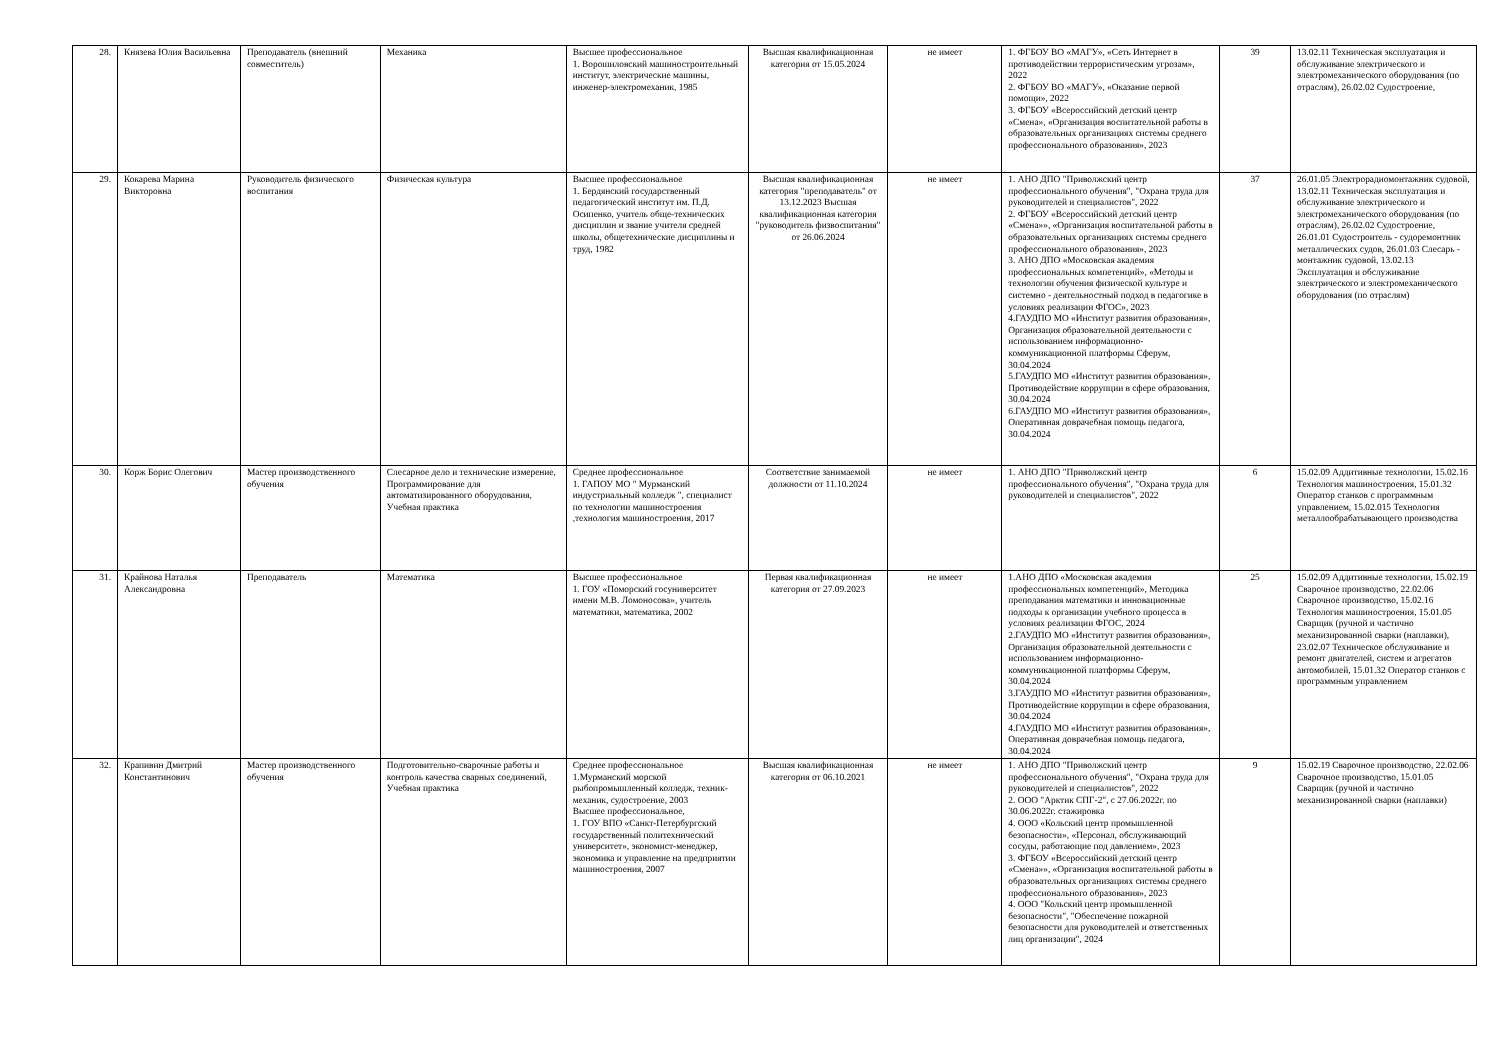| 28. | Князева Юлия Васильевна | Преподаватель (внешний совместитель) | Механика | Высшее профессиональное 1. Ворошиловский машиностроительный институт, электрические машины, инженер-электромеханик, 1985 | Высшая квалификационная категория от 15.05.2024 | не имеет | 1. ФГБОУ ВО «МАГУ», «Сеть Интернет в противодействии террористическим угрозам», 2022 2. ФГБОУ ВО «МАГУ», «Оказание первой помощи», 2022 3. ФГБОУ «Всероссийский детский центр «Смена», «Организация воспитательной работы в образовательных организациях системы среднего профессионального образования», 2023 | 39 | 13.02.11 Техническая эксплуатация и обслуживание электрического и электромеханического оборудования (по отраслям), 26.02.02 Судостроение, |
| 29. | Кокарева Марина Викторовна | Руководитель физического воспитания | Физическая культура | Высшее профессиональное 1. Бердянский государственный педагогический институт им. П.Д. Осипенко, учитель обще-технических дисциплин и звание учителя средней школы, общетехнические дисциплины и труд, 1982 | Высшая квалификационная категория "преподаватель" от 13.12.2023 Высшая квалификационная категория "руководитель физвоспитания" от 26.06.2024 | не имеет | 1. АНО ДПО "Приволжский центр профессионального обучения", "Охрана труда для руководителей и специалистов", 2022 2. ФГБОУ «Всероссийский детский центр «Смена»», «Организация воспитательной работы в образовательных организациях системы среднего профессионального образования», 2023 3. АНО ДПО «Московская академия профессиональных компетенций», «Методы и технологии обучения физической культуре и системно - деятельностный подход в педагогике в условиях реализации ФГОС», 2023 4.ГАУДПО МО «Институт развития образования», Организация образовательной деятельности с использованием информационно-коммуникационной платформы Сферум, 30.04.2024 5.ГАУДПО МО «Институт развития образования», Противодействие коррупции в сфере образования, 30.04.2024 6.ГАУДПО МО «Институт развития образования», Оперативная доврачебная помощь педагога, 30.04.2024 | 37 | 26.01.05 Электрорадиомонтажник судовой, 13.02.11 Техническая эксплуатация и обслуживание электрического и электромеханического оборудования (по отраслям), 26.02.02 Судостроение, 26.01.01 Судостроитель - судоремонтник металлических судов, 26.01.03 Слесарь - монтажник судовой, 13.02.13 Эксплуатация и обслуживание электрического и электромеханического оборудования (по отраслям) |
| 30. | Корж Борис Олегович | Мастер производственного обучения | Слесарное дело и технические измерение, Программирование для автоматизированного оборудования, Учебная практика | Среднее профессиональное 1. ГАПОУ МО " Мурманский индустриальный колледж ", специалист по технологии машиностроения ,технология машиностроения, 2017 | Соответствие занимаемой должности от 11.10.2024 | не имеет | 1. АНО ДПО "Приволжский центр профессионального обучения", "Охрана труда для руководителей и специалистов", 2022 | 6 | 15.02.09 Аддитивные технологии, 15.02.16 Технология машиностроения, 15.01.32 Оператор станков с программным управлением, 15.02.015 Технология металлообрабатывающего производства |
| 31. | Крайнова Наталья Александровна | Преподаватель | Математика | Высшее профессиональное 1. ГОУ «Поморский госуниверситет имени М.В. Ломоносова», учитель математики, математика, 2002 | Первая квалификационная категория от 27.09.2023 | не имеет | 1.АНО ДПО «Московская академия профессиональных компетенций», Методика преподавания математики и инновационные подходы к организации учебного процесса в условиях реализации ФГОС, 2024 2.ГАУДПО МО «Институт развития образования», Организация образовательной деятельности с использованием информационно-коммуникационной платформы Сферум, 30.04.2024 3.ГАУДПО МО «Институт развития образования», Противодействие коррупции в сфере образования, 30.04.2024 4.ГАУДПО МО «Институт развития образования», Оперативная доврачебная помощь педагога, 30.04.2024 | 25 | 15.02.09 Аддитивные технологии, 15.02.19 Сварочное производство, 22.02.06 Сварочное производство, 15.02.16 Технология машиностроения, 15.01.05 Сварщик (ручной и частично механизированной сварки (наплавки), 23.02.07 Техническое обслуживание и ремонт двигателей, систем и агрегатов автомобилей, 15.01.32 Оператор станков с программным управлением |
| 32. | Крапивин Дмитрий Константинович | Мастер производственного обучения | Подготовительно-сварочные работы и контроль качества сварных соединений, Учебная практика | Среднее профессиональное 1.Мурманский морской рыбопромышленный колледж, техник-механик, судостроение, 2003 Высшее профессиональное, 1. ГОУ ВПО «Санкт-Петербургский государственный политехнический университет», экономист-менеджер, экономика и управление на предприятии машиностроения, 2007 | Высшая квалификационная категория от 06.10.2021 | не имеет | 1. АНО ДПО "Приволжский центр профессионального обучения", "Охрана труда для руководителей и специалистов", 2022 2. ООО "Арктик СПГ-2", с 27.06.2022г. по 30.06.2022г. стажировка 4. ООО «Кольский центр промышленной безопасности», «Персонал, обслуживающий сосуды, работающие под давлением», 2023 3. ФГБОУ «Всероссийский детский центр «Смена»», «Организация воспитательной работы в образовательных организациях системы среднего профессионального образования», 2023 4. ООО "Кольский центр промышленной безопасности", "Обеспечение пожарной безопасности для руководителей и ответственных лиц организации", 2024 | 9 | 15.02.19 Сварочное производство, 22.02.06 Сварочное производство, 15.01.05 Сварщик (ручной и частично механизированной сварки (наплавки) |